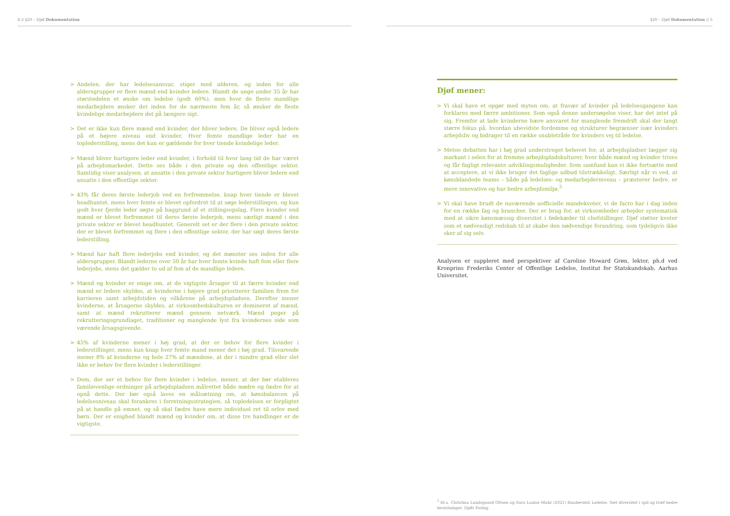4 // §20 – Djøf Dokumentation
> Andelen, der har ledelsesansvar, stiger med alderen, og inden for alle aldersgrupper er flere mænd end kvinder ledere. Blandt de unge under 35 år har størstedelen et ønske om ledelse (godt 60%), men hvor de fleste mandlige medarbejdere ønsker det inden for de nærmeste fem år, så ønsker de fleste kvindelige medarbejdere det på længere sigt.
> Det er ikke kun flere mænd end kvinder, der bliver ledere. De bliver også ledere på et højere niveau end kvinder. Hver femte mandlige leder har en toplederstilling, mens det kun er gældende for hver tiende kvindelige leder.
> Mænd bliver hurtigere leder end kvinder, i forhold til hvor lang tid de har været på arbejdsmarkedet. Dette ses både i den private og den offentlige sektor. Samtidig viser analysen, at ansatte i den private sektor hurtigere bliver ledere end ansatte i den offentlige sektor.
> 43% får deres første lederjob ved en forfremmelse, knap hver tiende er blevet headhuntet, mens hver femte er blevet opfordret til at søge lederstillingen, og kun godt hver fjerde leder søgte på baggrund af et stillingsopslag. Flere kvinder end mænd er blevet forfremmet til deres første lederjob, mens særligt mænd i den private sektor er blevet headhuntet. Generelt set er der flere i den private sektor, der er blevet forfremmet og flere i den offentlige sektor, der har søgt deres første lederstilling.
> Mænd har haft flere lederjobs end kvinder, og det mønster ses inden for alle aldersgrupper. Blandt lederne over 50 år har hver femte kvinde haft fem eller flere lederjobs, mens det gælder to ud af fem af de mandlige ledere.
> Mænd og kvinder er enige om, at de vigtigste årsager til at færre kvinder end mænd er ledere skyldes, at kvinderne i højere grad prioriterer familien frem for karrieren samt arbejdstiden og vilkårene på arbejdspladsen. Derefter mener kvinderne, at årsagerne skyldes, at virksomhedskulturen er domineret af mænd, samt at mænd rekrutterer mænd gennem netværk. Mænd peger på rekrutteringsgrundlaget, traditioner og manglende lyst fra kvindernes side som værende årsagsgivende.
> 45% af kvinderne mener i høj grad, at der er behov for flere kvinder i lederstillinger, mens kun knap hver femte mand mener det i høj grad. Tilsvarende mener 8% af kvinderne og hele 27% af mændene, at der i mindre grad eller slet ikke er behov for flere kvinder i lederstillinger.
> Dem, der ser et behov for flere kvinder i ledelse, mener, at der bør etableres familievenlige ordninger på arbejdspladsen målrettet både mødre og fædre for at opnå dette. Der bør også laves en målsætning om, at kønsbalancen på ledelsesniveau skal forankres i forretningsstrategien, så topledelsen er forpligtet på at handle på emnet, og så skal fædre have mere individuel ret til orlov med børn. Der er enighed blandt mænd og kvinder om, at disse tre handlinger er de vigtigste.
§20 – Djøf Dokumentation // 5
Djøf mener:
> Vi skal have et opgør med myten om, at fravær af kvinder på ledelsesgangene kan forklares med færre ambitioner. Som også denne undersøgelse viser, har det intet på sig. Fremfor at lade kvinderne bære ansvaret for manglende fremdrift skal der langt større fokus på, hvordan ubevidste fordomme og strukturer begrænser især kvinders arbejdsliv og bidrager til en række snubletråde for kvinders vej til ledelse.
> Metoo debatten har i høj grad understreget behovet for, at arbejdspladser lægger sig markant i selen for at fremme arbejdspladskulturer, hvor både mænd og kvinder trives og får fagligt relevante udviklingsmuligheder. Som samfund kan vi ikke fortsætte med at acceptere, at vi ikke bruger det faglige udbud tilstrækkeligt. Særligt når vi ved, at kønsblandede teams – både på ledelses- og medarbejderniveau – præsterer bedre, er mere innovative og har bedre arbejdsmiljø.<sup>3</sup>
> Vi skal have brudt de nuværende uofficielle mandekvoter, vi de facto har i dag inden for en række fag og brancher. Der er brug for, at virksomheder arbejder systematisk med at sikre kønsmæssig diversitet i fødekæder til chefstillinger. Djøf støtter kvoter som et nødvendigt redskab til at skabe den nødvendige forandring, som tydeligvis ikke sker af sig selv.
Analysen er suppleret med perspektiver af Caroline Howard Grøn, lektor, ph.d ved Kronprins Frederiks Center of Offentlige Ledelse, Institut for Statskundskab, Aarhus Universitet.
<sup>3</sup> Bl.a. Christina Lundsgaard Ottsen og Sara Louise Muhr (2021) Biasbevidst Ledelse. Sæt diversitet i spil og træf bedre beslutninger. Djøfs Forlag.